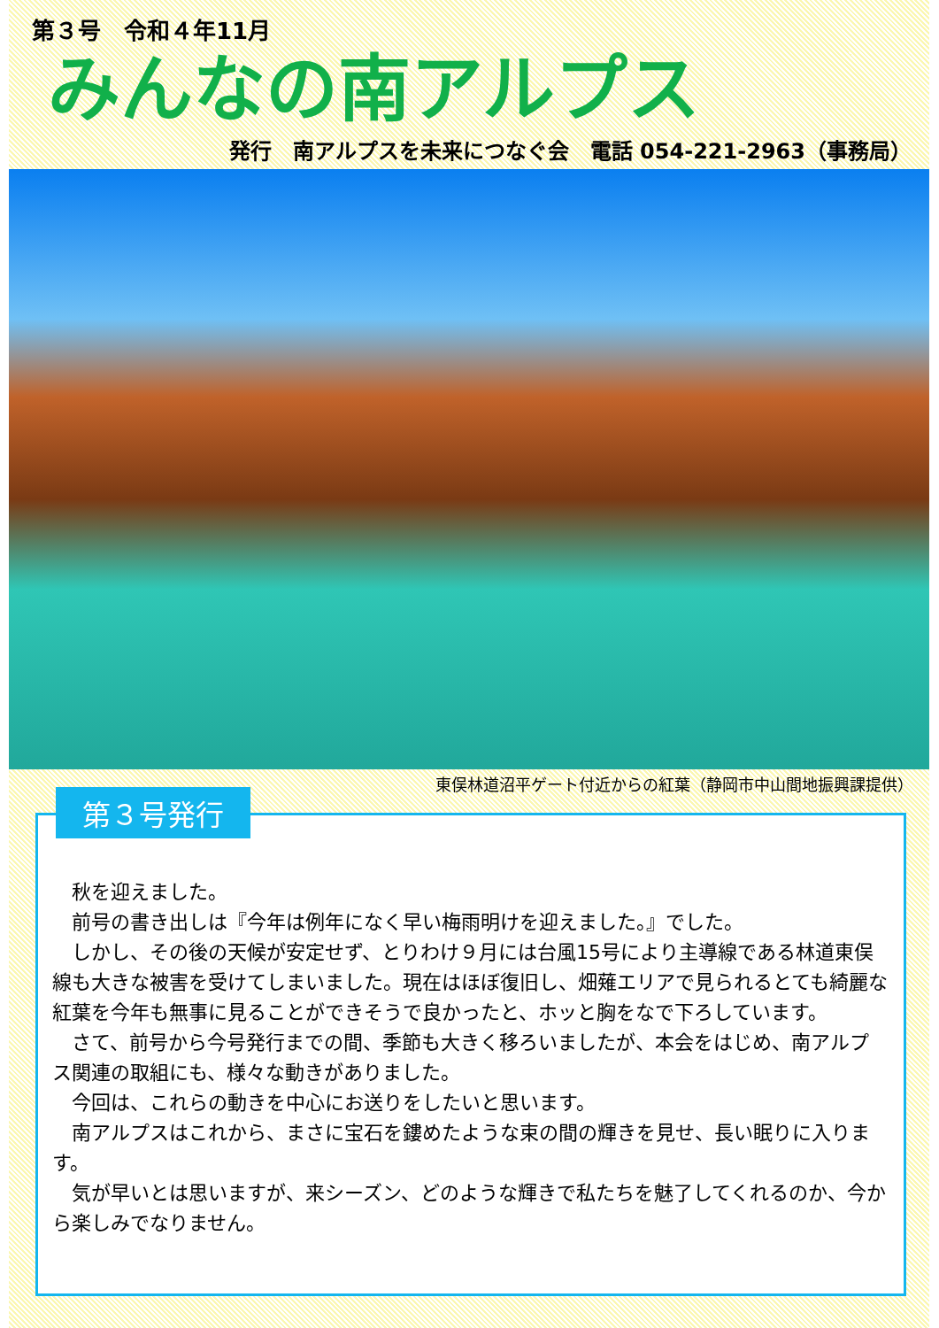第３号　令和４年11月
みんなの南アルプス
発行　南アルプスを未来につなぐ会　電話 054-221-2963（事務局）
東俣林道沼平ゲート付近からの紅葉（静岡市中山間地振興課提供）
第３号発行
秋を迎えました。
前号の書き出しは『今年は例年になく早い梅雨明けを迎えました。』でした。
しかし、その後の天候が安定せず、とりわけ９月には台風15号により主導線である林道東俣線も大きな被害を受けてしまいました。現在はほぼ復旧し、畑薙エリアで見られるとても綺麗な紅葉を今年も無事に見ることができそうで良かったと、ホッと胸をなで下ろしています。
さて、前号から今号発行までの間、季節も大きく移ろいましたが、本会をはじめ、南アルプス関連の取組にも、様々な動きがありました。
今回は、これらの動きを中心にお送りをしたいと思います。
南アルプスはこれから、まさに宝石を鏤めたような束の間の輝きを見せ、長い眠りに入ります。
気が早いとは思いますが、来シーズン、どのような輝きで私たちを魅了してくれるのか、今から楽しみでなりません。